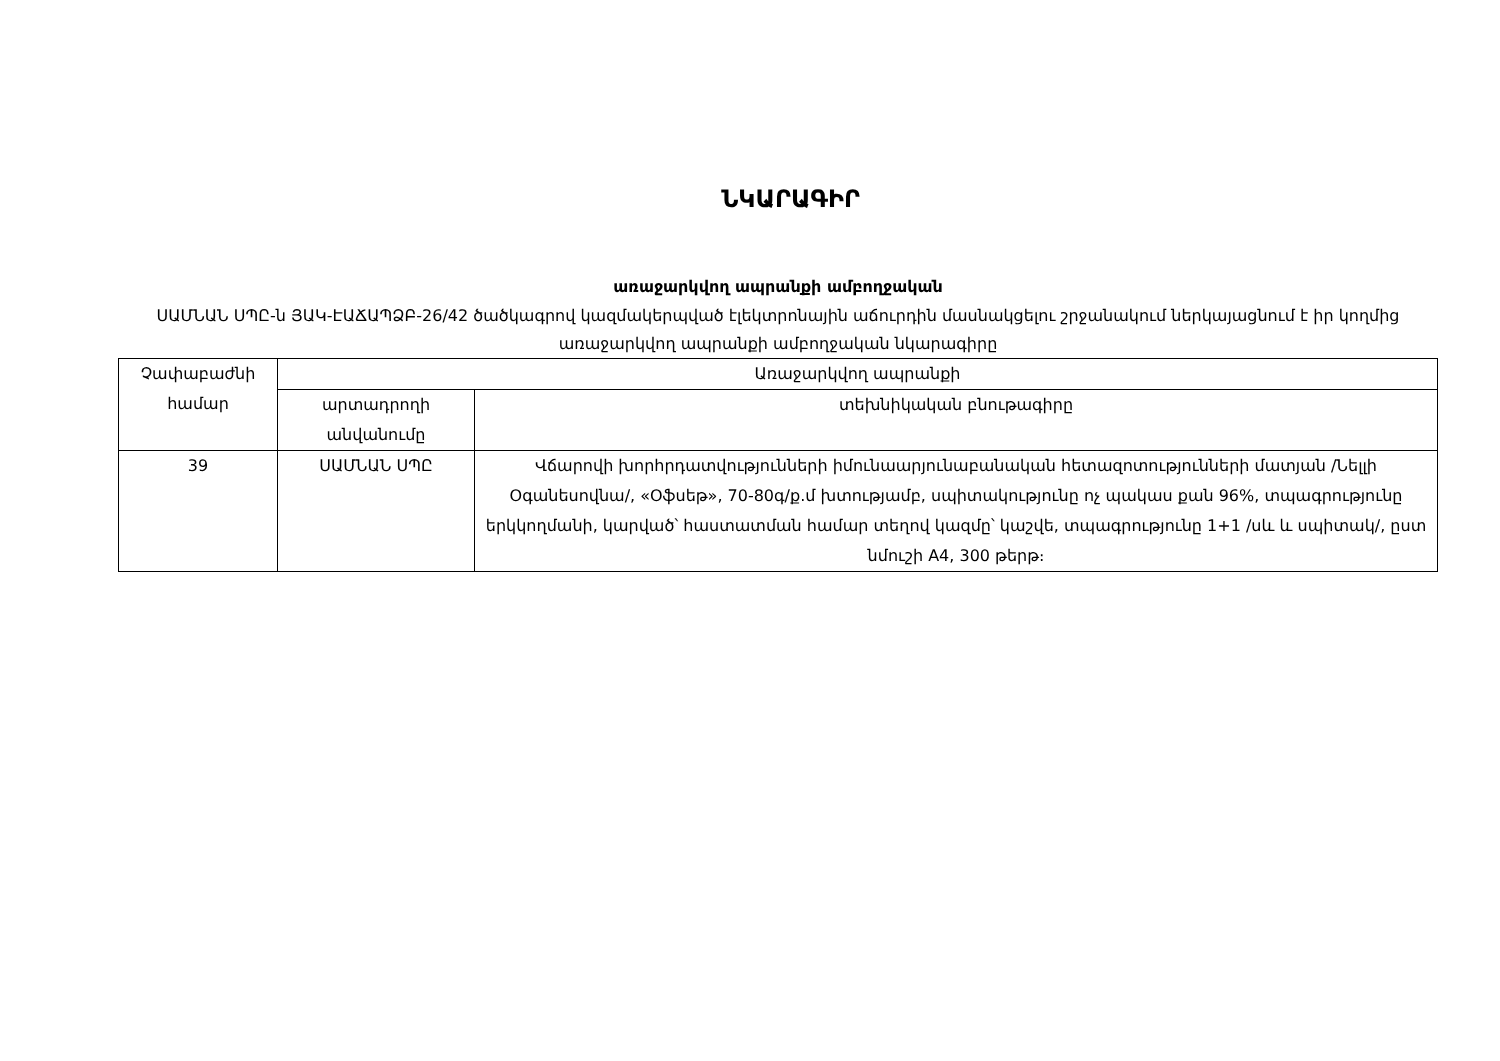ՆԿԱՐԱԳԻՐ
առաջարկվող ապրանքի ամբողջական
ՍԱՄՆԱՆ ՍՊԸ-ն ՅԱԿ-ԷԱՃԱՊՁԲ-26/42 ծածկագրով կազմակերպված էլեկտրոնային աճուրդին մասնակցելու շրջանակում ներկայացնում է իր կողմից առաջարկվող ապրանքի ամբողջական նկարագիրը
| Չափաբաժնի համար | Առաջարկվող ապրանքի | |
| --- | --- | --- |
| | արտադրողի անվանումը | տեխնիկական բնութագիրը |
| 39 | ՍԱՄՆԱՆ ՍՊԸ | Վճարովի խորհրդատվությունների իմունաարյունաբանական հետազոտությունների մատյան /Նելլի Օգանեսովնա/, «Օֆսեթ», 70-80գ/ք.մ խտությամբ, սպիտակությունը ոչ պակաս քան 96%, տպագրությունը երկկողմանի, կարված՝ հաստատման համար տեղով կազմը՝ կաշվե, տպագրությունը 1+1 /սև և սպիտակ/, ըստ նմուշի A4, 300 թերթ։ |